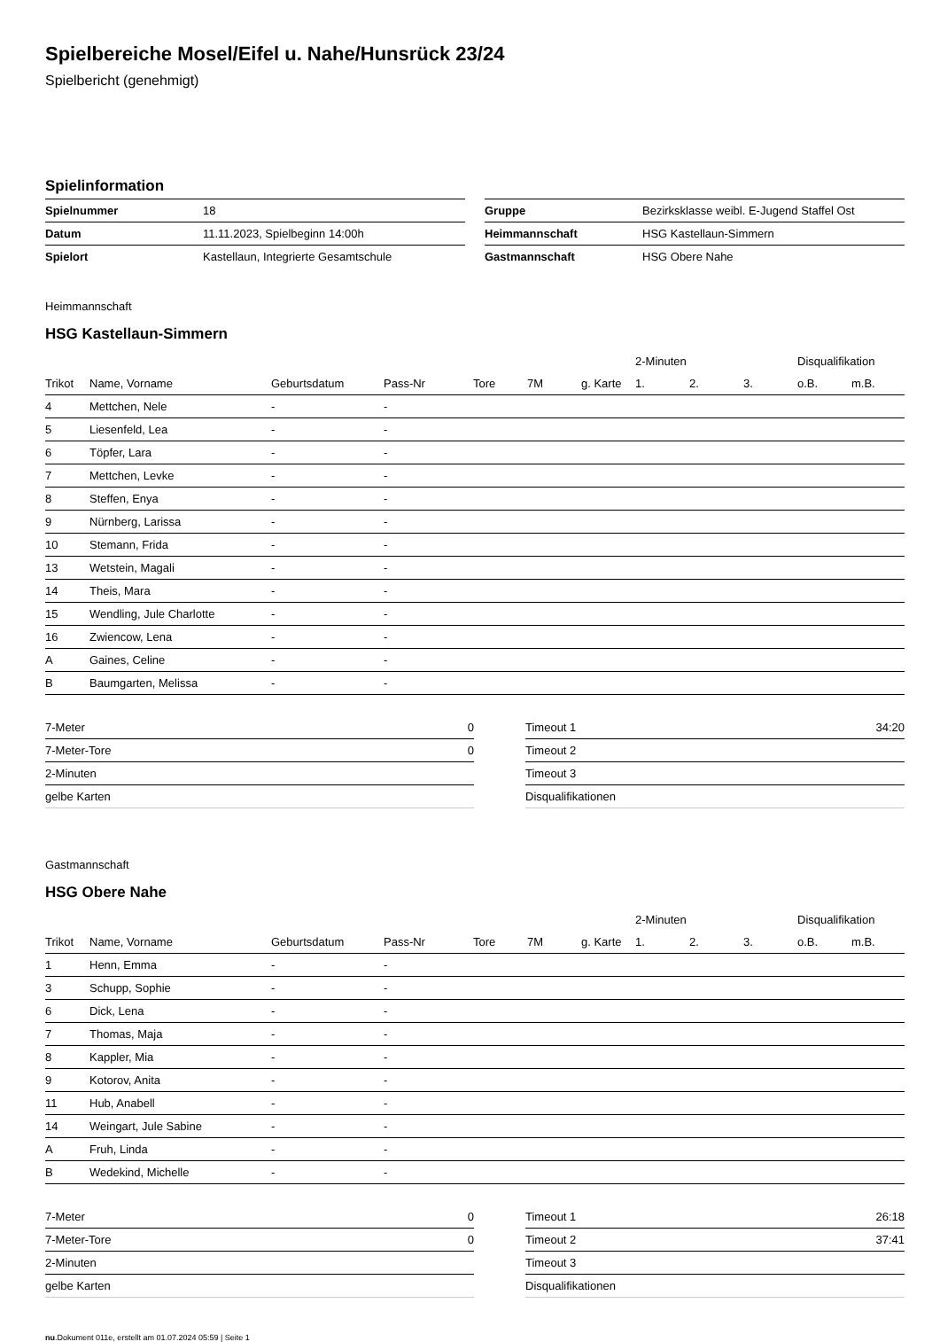Spielbereiche Mosel/Eifel u. Nahe/Hunsrück 23/24
Spielbericht (genehmigt)
Spielinformation
| Spielnummer | 18 |
| Datum | 11.11.2023, Spielbeginn 14:00h |
| Spielort | Kastellaun, Integrierte Gesamtschule |
| Gruppe | Bezirksklasse weibl. E-Jugend Staffel Ost |
| Heimmannschaft | HSG Kastellaun-Simmern |
| Gastmannschaft | HSG Obere Nahe |
Heimmannschaft
HSG Kastellaun-Simmern
| | | | | | | | | 2-Minuten | | | Disqualifikation | |
| --- | --- | --- | --- | --- | --- | --- | --- | --- | --- | --- | --- | --- |
| Trikot | Name, Vorname | Geburtsdatum | Pass-Nr | Tore | 7M | g. Karte | | 1. | 2. | 3. | o.B. | m.B. |
| 4 | Mettchen, Nele | - | - | | | | | | | | | |
| 5 | Liesenfeld, Lea | - | - | | | | | | | | | |
| 6 | Töpfer, Lara | - | - | | | | | | | | | |
| 7 | Mettchen, Levke | - | - | | | | | | | | | |
| 8 | Steffen, Enya | - | - | | | | | | | | | |
| 9 | Nürnberg, Larissa | - | - | | | | | | | | | |
| 10 | Stemann, Frida | - | - | | | | | | | | | |
| 13 | Wetstein, Magali | - | - | | | | | | | | | |
| 14 | Theis, Mara | - | - | | | | | | | | | |
| 15 | Wendling, Jule Charlotte | - | - | | | | | | | | | |
| 16 | Zwiencow, Lena | - | - | | | | | | | | | |
| A | Gaines, Celine | - | - | | | | | | | | | |
| B | Baumgarten, Melissa | - | - | | | | | | | | | |
| 7-Meter | 0 |
| 7-Meter-Tore | 0 |
| 2-Minuten | |
| gelbe Karten | |
| Timeout 1 | 34:20 |
| Timeout 2 | |
| Timeout 3 | |
| Disqualifikationen | |
Gastmannschaft
HSG Obere Nahe
| | | | | | | | | 2-Minuten | | | Disqualifikation | |
| --- | --- | --- | --- | --- | --- | --- | --- | --- | --- | --- | --- | --- |
| Trikot | Name, Vorname | Geburtsdatum | Pass-Nr | Tore | 7M | g. Karte | | 1. | 2. | 3. | o.B. | m.B. |
| 1 | Henn, Emma | - | - | | | | | | | | | |
| 3 | Schupp, Sophie | - | - | | | | | | | | | |
| 6 | Dick, Lena | - | - | | | | | | | | | |
| 7 | Thomas, Maja | - | - | | | | | | | | | |
| 8 | Kappler, Mia | - | - | | | | | | | | | |
| 9 | Kotorov, Anita | - | - | | | | | | | | | |
| 11 | Hub, Anabell | - | - | | | | | | | | | |
| 14 | Weingart, Jule Sabine | - | - | | | | | | | | | |
| A | Fruh, Linda | - | - | | | | | | | | | |
| B | Wedekind, Michelle | - | - | | | | | | | | | |
| 7-Meter | 0 |
| 7-Meter-Tore | 0 |
| 2-Minuten | |
| gelbe Karten | |
| Timeout 1 | 26:18 |
| Timeout 2 | 37:41 |
| Timeout 3 | |
| Disqualifikationen | |
nu.Dokument 011e, erstellt am 01.07.2024 05:59 | Seite 1